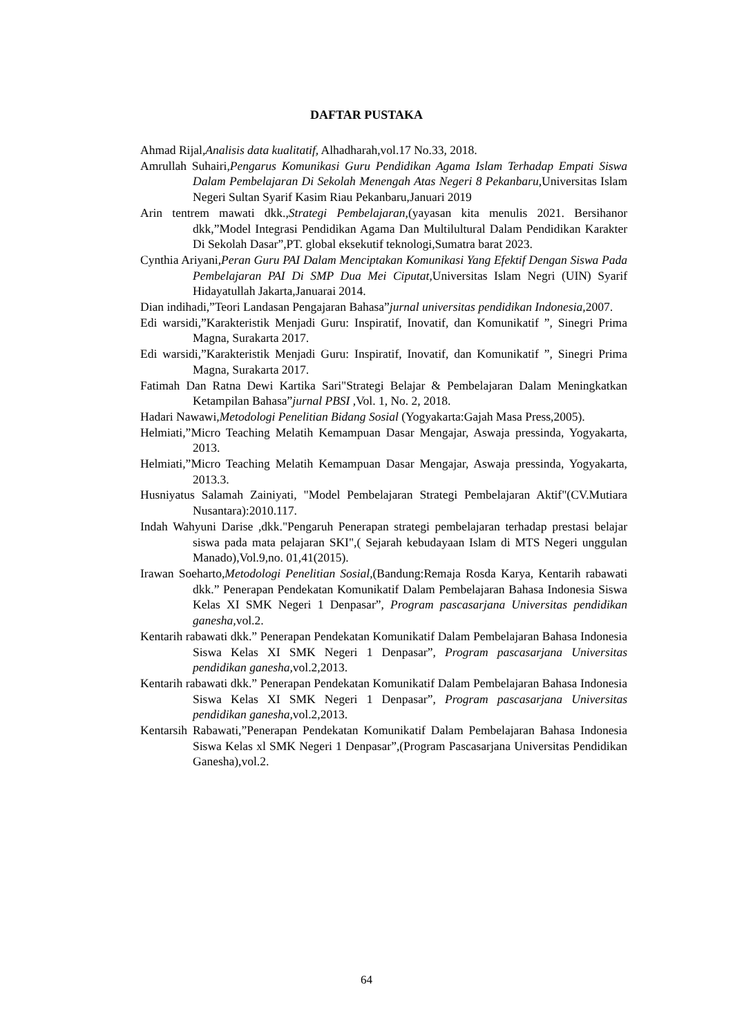DAFTAR PUSTAKA
Ahmad Rijal,Analisis data kualitatif, Alhadharah,vol.17 No.33, 2018.
Amrullah Suhairi,Pengarus Komunikasi Guru Pendidikan Agama Islam Terhadap Empati Siswa Dalam Pembelajaran Di Sekolah Menengah Atas Negeri 8 Pekanbaru, Universitas Islam Negeri Sultan Syarif Kasim Riau Pekanbaru,Januari 2019
Arin tentrem mawati dkk.,Strategi Pembelajaran,(yayasan kita menulis 2021. Bersihanor dkk,”Model Integrasi Pendidikan Agama Dan Multilultural Dalam Pendidikan Karakter Di Sekolah Dasar”,PT. global eksekutif teknologi,Sumatra barat 2023.
Cynthia Ariyani,Peran Guru PAI Dalam Menciptakan Komunikasi Yang Efektif Dengan Siswa Pada Pembelajaran PAI Di SMP Dua Mei Ciputat,Universitas Islam Negri (UIN) Syarif Hidayatullah Jakarta,Januarai 2014.
Dian indihadi,”Teori Landasan Pengajaran Bahasa”jurnal universitas pendidikan Indonesia,2007.
Edi warsidi,”Karakteristik Menjadi Guru: Inspiratif, Inovatif, dan Komunikatif ”, Sinegri Prima Magna, Surakarta 2017.
Edi warsidi,”Karakteristik Menjadi Guru: Inspiratif, Inovatif, dan Komunikatif ”, Sinegri Prima Magna, Surakarta 2017.
Fatimah Dan Ratna Dewi Kartika Sari"Strategi Belajar & Pembelajaran Dalam Meningkatkan Ketampilan Bahasa”jurnal PBSI ,Vol. 1, No. 2, 2018.
Hadari Nawawi,Metodologi Penelitian Bidang Sosial (Yogyakarta:Gajah Masa Press,2005).
Helmiati,”Micro Teaching Melatih Kemampuan Dasar Mengajar, Aswaja pressinda, Yogyakarta, 2013.
Helmiati,”Micro Teaching Melatih Kemampuan Dasar Mengajar, Aswaja pressinda, Yogyakarta, 2013.3.
Husniyatus Salamah Zainiyati, "Model Pembelajaran Strategi Pembelajaran Aktif"(CV.Mutiara Nusantara):2010.117.
Indah Wahyuni Darise ,dkk."Pengaruh Penerapan strategi pembelajaran terhadap prestasi belajar siswa pada mata pelajaran SKI",( Sejarah kebudayaan Islam di MTS Negeri unggulan Manado),Vol.9,no. 01,41(2015).
Irawan Soeharto,Metodologi Penelitian Sosial,(Bandung:Remaja Rosda Karya, Kentarih rabawati dkk.” Penerapan Pendekatan Komunikatif Dalam Pembelajaran Bahasa Indonesia Siswa Kelas XI SMK Negeri 1 Denpasar”, Program pascasarjana Universitas pendidikan ganesha, vol.2.
Kentarih rabawati dkk.” Penerapan Pendekatan Komunikatif Dalam Pembelajaran Bahasa Indonesia Siswa Kelas XI SMK Negeri 1 Denpasar”, Program pascasarjana Universitas pendidikan ganesha, vol.2,2013.
Kentarih rabawati dkk.” Penerapan Pendekatan Komunikatif Dalam Pembelajaran Bahasa Indonesia Siswa Kelas XI SMK Negeri 1 Denpasar”, Program pascasarjana Universitas pendidikan ganesha, vol.2,2013.
Kentarsih Rabawati,”Penerapan Pendekatan Komunikatif Dalam Pembelajaran Bahasa Indonesia Siswa Kelas xl SMK Negeri 1 Denpasar”,(Program Pascasarjana Universitas Pendidikan Ganesha),vol.2.
64